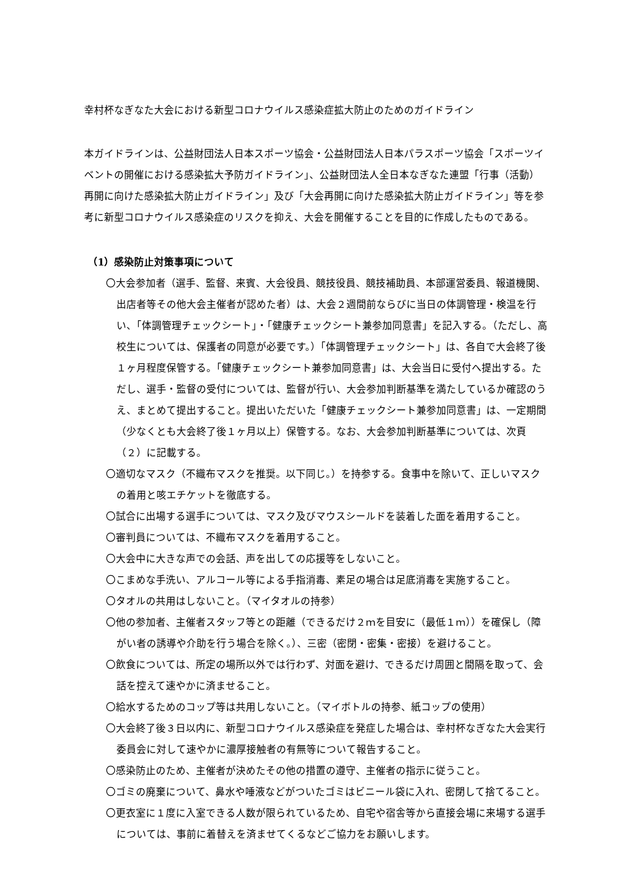幸村杯なぎなた大会における新型コロナウイルス感染症拡大防止のためのガイドライン
本ガイドラインは、公益財団法人日本スポーツ協会・公益財団法人日本パラスポーツ協会「スポーツイベントの開催における感染拡大予防ガイドライン」、公益財団法人全日本なぎなた連盟「行事（活動）再開に向けた感染拡大防止ガイドライン」及び「大会再開に向けた感染拡大防止ガイドライン」等を参考に新型コロナウイルス感染症のリスクを抑え、大会を開催することを目的に作成したものである。
（1）感染防止対策事項について
〇大会参加者（選手、監督、来賓、大会役員、競技役員、競技補助員、本部運営委員、報道機関、出店者等その他大会主催者が認めた者）は、大会２週間前ならびに当日の体調管理・検温を行い、「体調管理チェックシート」・「健康チェックシート兼参加同意書」を記入する。（ただし、高校生については、保護者の同意が必要です。）「体調管理チェックシート」は、各自で大会終了後１ヶ月程度保管する。「健康チェックシート兼参加同意書」は、大会当日に受付へ提出する。ただし、選手・監督の受付については、監督が行い、大会参加判断基準を満たしているか確認のうえ、まとめて提出すること。提出いただいた「健康チェックシート兼参加同意書」は、一定期間（少なくとも大会終了後１ヶ月以上）保管する。なお、大会参加判断基準については、次頁（２）に記載する。
〇適切なマスク（不織布マスクを推奨。以下同じ。）を持参する。食事中を除いて、正しいマスクの着用と咳エチケットを徹底する。
〇試合に出場する選手については、マスク及びマウスシールドを装着した面を着用すること。
〇審判員については、不織布マスクを着用すること。
〇大会中に大きな声での会話、声を出しての応援等をしないこと。
〇こまめな手洗い、アルコール等による手指消毒、素足の場合は足底消毒を実施すること。
〇タオルの共用はしないこと。（マイタオルの持参）
〇他の参加者、主催者スタッフ等との距離（できるだけ２ｍを目安に（最低１ｍ））を確保し（障がい者の誘導や介助を行う場合を除く。）、三密（密閉・密集・密接）を避けること。
〇飲食については、所定の場所以外では行わず、対面を避け、できるだけ周囲と間隔を取って、会話を控えて速やかに済ませること。
〇給水するためのコップ等は共用しないこと。（マイボトルの持参、紙コップの使用）
〇大会終了後３日以内に、新型コロナウイルス感染症を発症した場合は、幸村杯なぎなた大会実行委員会に対して速やかに濃厚接触者の有無等について報告すること。
〇感染防止のため、主催者が決めたその他の措置の遵守、主催者の指示に従うこと。
〇ゴミの廃棄について、鼻水や唾液などがついたゴミはビニール袋に入れ、密閉して捨てること。
〇更衣室に１度に入室できる人数が限られているため、自宅や宿舎等から直接会場に来場する選手については、事前に着替えを済ませてくるなどご協力をお願いします。